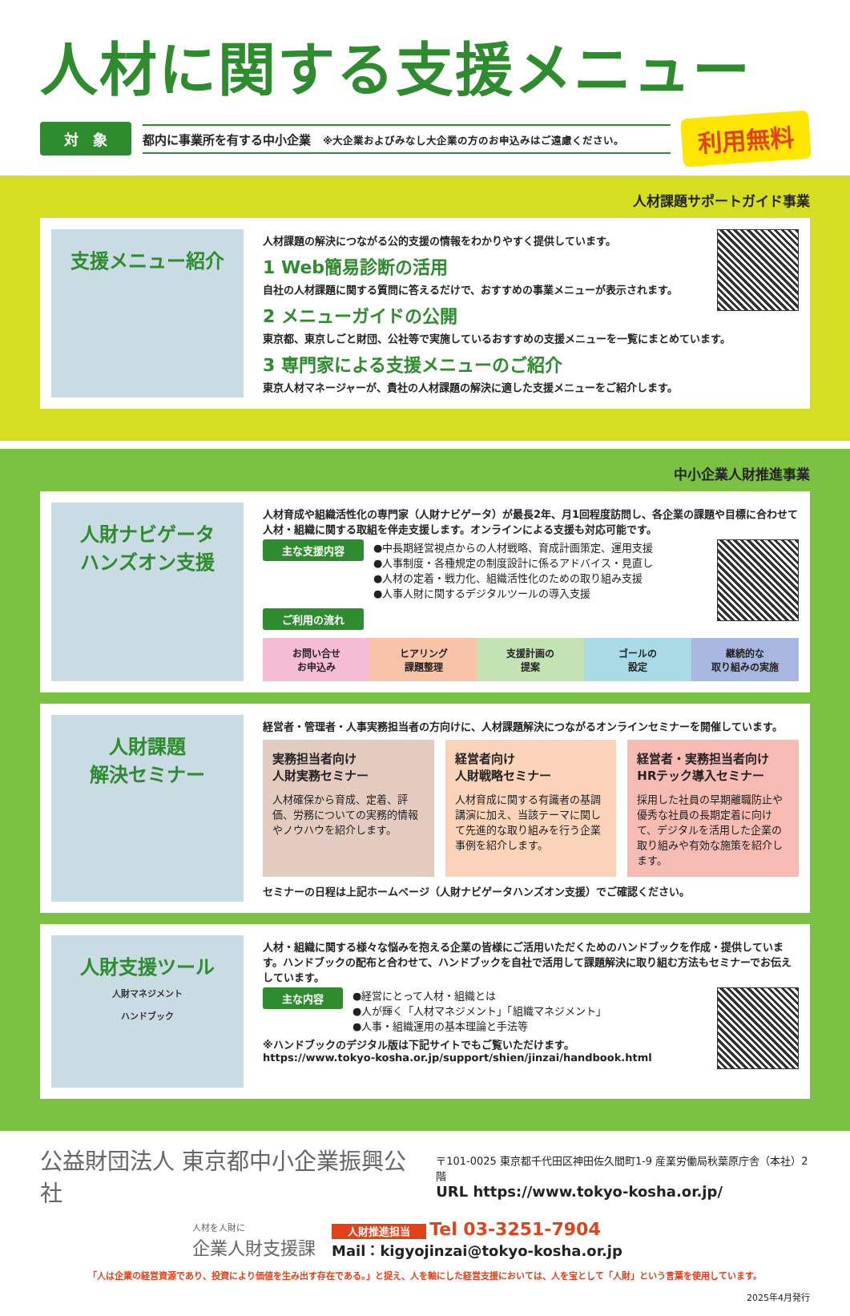人材に関する支援メニュー
対　象
都内に事業所を有する中小企業　※大企業およびみなし大企業の方のお申込みはご遠慮ください。
利用無料
人材課題サポートガイド事業
支援メニュー紹介
人材課題の解決につながる公的支援の情報をわかりやすく提供しています。
1 Web簡易診断の活用
自社の人材課題に関する質問に答えるだけで、おすすめの事業メニューが表示されます。
2 メニューガイドの公開
東京都、東京しごと財団、公社等で実施しているおすすめの支援メニューを一覧にまとめています。
3 専門家による支援メニューのご紹介
東京人材マネージャーが、貴社の人材課題の解決に適した支援メニューをご紹介します。
中小企業人財推進事業
人財ナビゲータ
ハンズオン支援
人材育成や組織活性化の専門家（人財ナビゲータ）が最長2年、月1回程度訪問し、各企業の課題や目標に合わせて人材・組織に関する取組を伴走支援します。オンラインによる支援も対応可能です。
主な支援内容
●中長期経営視点からの人材戦略、育成計画策定、運用支援
●人事制度・各種規定の制度設計に係るアドバイス・見直し
●人材の定着・戦力化、組織活性化のための取り組み支援
●人事人財に関するデジタルツールの導入支援
ご利用の流れ
お問い合せ
お申込み
ヒアリング
課題整理
支援計画の
提案
ゴールの
設定
継続的な
取り組みの実施
人財課題
解決セミナー
経営者・管理者・人事実務担当者の方向けに、人材課題解決につながるオンラインセミナーを開催しています。
実務担当者向け
人財実務セミナー
人材確保から育成、定着、評価、労務についての実務的情報やノウハウを紹介します。
経営者向け
人財戦略セミナー
人材育成に関する有識者の基調講演に加え、当該テーマに関して先進的な取り組みを行う企業事例を紹介します。
経営者・実務担当者向け
HRテック導入セミナー
採用した社員の早期離職防止や優秀な社員の長期定着に向けて、デジタルを活用した企業の取り組みや有効な施策を紹介します。
セミナーの日程は上記ホームページ（人財ナビゲータハンズオン支援）でご確認ください。
人財支援ツール
人財マネジメント
ハンドブック
人材・組織に関する様々な悩みを抱える企業の皆様にご活用いただくためのハンドブックを作成・提供しています。ハンドブックの配布と合わせて、ハンドブックを自社で活用して課題解決に取り組む方法もセミナーでお伝えしています。
主な内容
●経営にとって人材・組織とは
●人が輝く「人材マネジメント」「組織マネジメント」
●人事・組織運用の基本理論と手法等
※ハンドブックのデジタル版は下記サイトでもご覧いただけます。
https://www.tokyo-kosha.or.jp/support/shien/jinzai/handbook.html
公益財団法人 東京都中小企業振興公社
〒101-0025 東京都千代田区神田佐久間町1-9 産業労働局秋葉原庁舎（本社）2階
URL https://www.tokyo-kosha.or.jp/
人材を人財に
企業人財支援課
人財推進担当 Tel 03-3251-7904
Mail：kigyojinzai@tokyo-kosha.or.jp
「人は企業の経営資源であり、投資により価値を生み出す存在である。」と捉え、人を軸にした経営支援においては、人を宝として「人財」という言葉を使用しています。
2025年4月発行